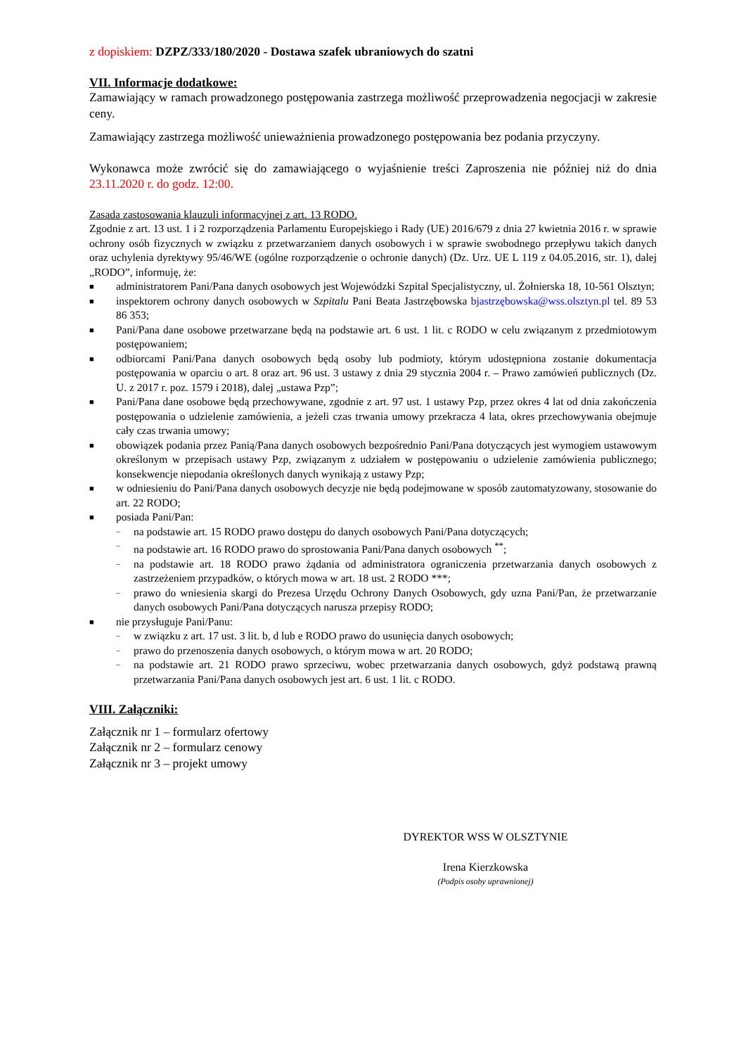z dopiskiem: DZPZ/333/180/2020 - Dostawa szafek ubraniowych do szatni
VII. Informacje dodatkowe:
Zamawiający w ramach prowadzonego postępowania zastrzega możliwość przeprowadzenia negocjacji w zakresie ceny.
Zamawiający zastrzega możliwość unieważnienia prowadzonego postępowania bez podania przyczyny.
Wykonawca może zwrócić się do zamawiającego o wyjaśnienie treści Zaproszenia nie później niż do dnia 23.11.2020 r. do godz. 12:00.
Zasada zastosowania klauzuli informacyjnej z art. 13 RODO.
Zgodnie z art. 13 ust. 1 i 2 rozporządzenia Parlamentu Europejskiego i Rady (UE) 2016/679 z dnia 27 kwietnia 2016 r. w sprawie ochrony osób fizycznych w związku z przetwarzaniem danych osobowych i w sprawie swobodnego przepływu takich danych oraz uchylenia dyrektywy 95/46/WE (ogólne rozporządzenie o ochronie danych) (Dz. Urz. UE L 119 z 04.05.2016, str. 1), dalej „RODO”, informuję, że:
■ administratorem Pani/Pana danych osobowych jest Wojewódzki Szpital Specjalistyczny, ul. Żołnierska 18, 10-561 Olsztyn;
■ inspektorem ochrony danych osobowych w Szpitalu Pani Beata Jastrzębowska bjastrzębowska@wss.olsztyn.pl tel. 89 53 86 353;
■ Pani/Pana dane osobowe przetwarzane będą na podstawie art. 6 ust. 1 lit. c RODO w celu związanym z przedmiotowym postępowaniem;
■ odbiorcami Pani/Pana danych osobowych będą osoby lub podmioty, którym udostępniona zostanie dokumentacja postępowania w oparciu o art. 8 oraz art. 96 ust. 3 ustawy z dnia 29 stycznia 2004 r. – Prawo zamówień publicznych (Dz. U. z 2017 r. poz. 1579 i 2018), dalej „ustawa Pzp”;
■ Pani/Pana dane osobowe będą przechowywane, zgodnie z art. 97 ust. 1 ustawy Pzp, przez okres 4 lat od dnia zakończenia postępowania o udzielenie zamówienia, a jeżeli czas trwania umowy przekracza 4 lata, okres przechowywania obejmuje cały czas trwania umowy;
■ obowiązek podania przez Panią/Pana danych osobowych bezpośrednio Pani/Pana dotyczących jest wymogiem ustawowym określonym w przepisach ustawy Pzp, związanym z udziałem w postępowaniu o udzielenie zamówienia publicznego; konsekwencje niepodania określonych danych wynikają z ustawy Pzp;
■ w odniesieniu do Pani/Pana danych osobowych decyzje nie będą podejmowane w sposób zautomatyzowany, stosowanie do art. 22 RODO;
■ posiada Pani/Pan:
− na podstawie art. 15 RODO prawo dostępu do danych osobowych Pani/Pana dotyczących;
− na podstawie art. 16 RODO prawo do sprostowania Pani/Pana danych osobowych <sup>**</sup>;
− na podstawie art. 18 RODO prawo żądania od administratora ograniczenia przetwarzania danych osobowych z zastrzeżeniem przypadków, o których mowa w art. 18 ust. 2 RODO ***;
− prawo do wniesienia skargi do Prezesa Urzędu Ochrony Danych Osobowych, gdy uzna Pani/Pan, że przetwarzanie danych osobowych Pani/Pana dotyczących narusza przepisy RODO;
■ nie przysługuje Pani/Panu:
− w związku z art. 17 ust. 3 lit. b, d lub e RODO prawo do usunięcia danych osobowych;
− prawo do przenoszenia danych osobowych, o którym mowa w art. 20 RODO;
− na podstawie art. 21 RODO prawo sprzeciwu, wobec przetwarzania danych osobowych, gdyż podstawą prawną przetwarzania Pani/Pana danych osobowych jest art. 6 ust. 1 lit. c RODO.
VIII. Załączniki:
Załącznik nr 1 – formularz ofertowy
Załącznik nr 2 – formularz cenowy
Załącznik nr 3 – projekt umowy
DYREKTOR WSS W OLSZTYNIE
Irena Kierzkowska
(Podpis osoby uprawnionej)